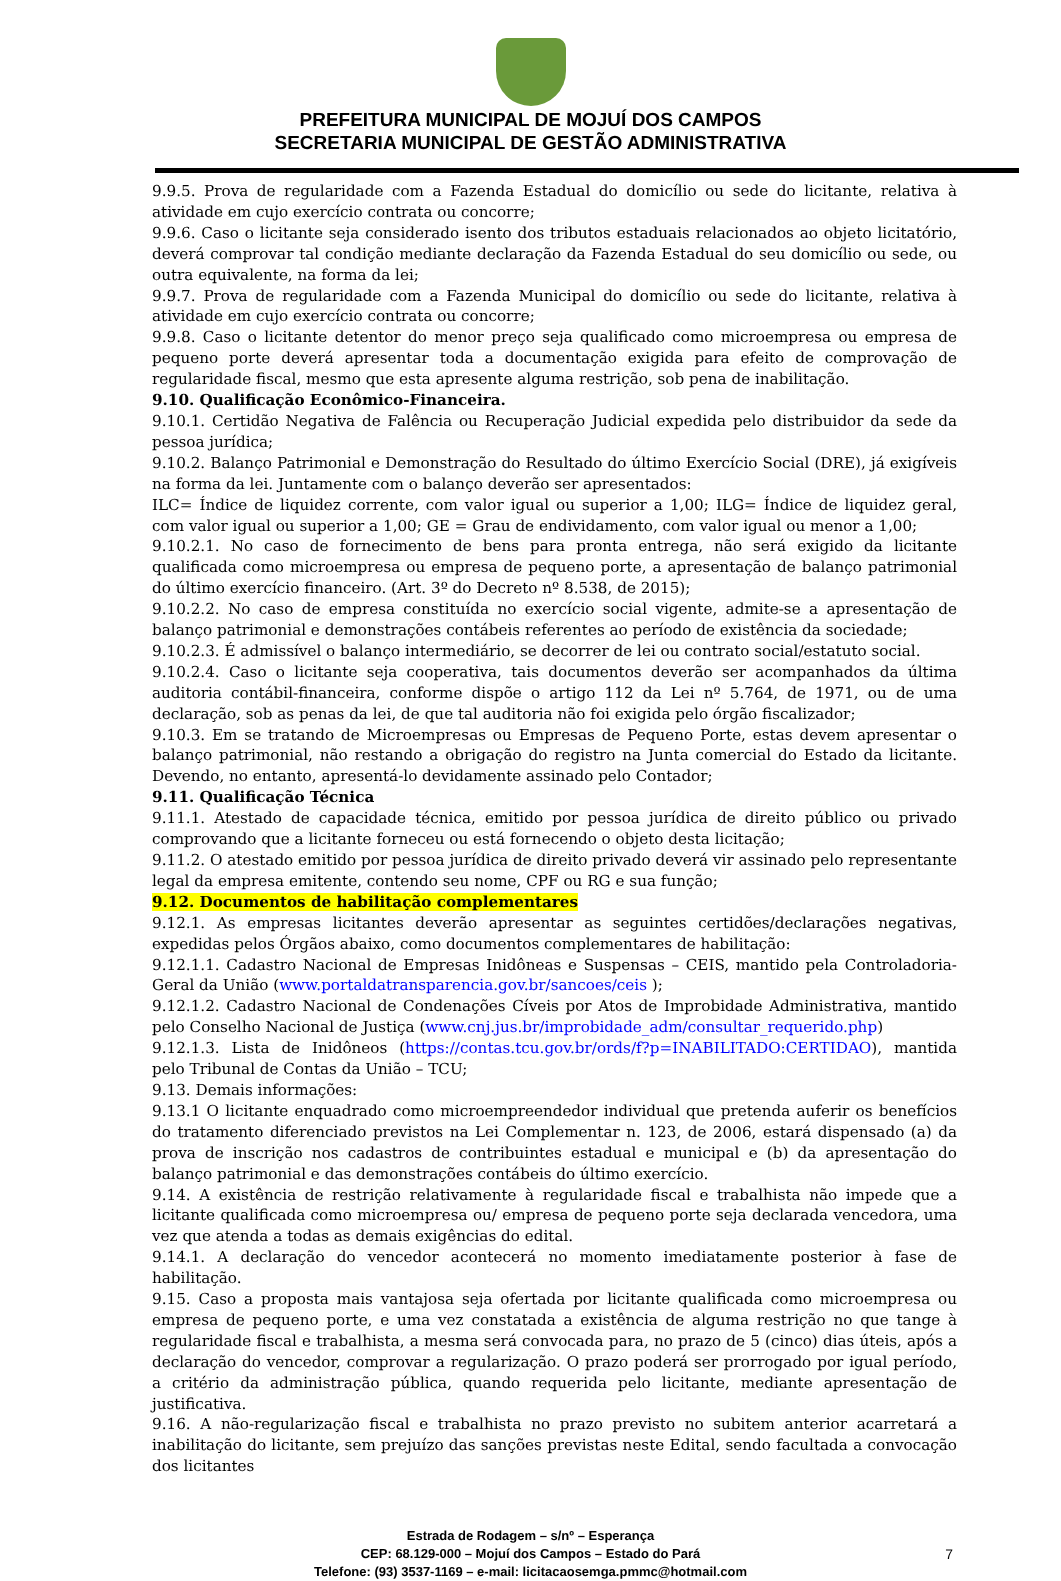PREFEITURA MUNICIPAL DE MOJUÍ DOS CAMPOS
SECRETARIA MUNICIPAL DE GESTÃO ADMINISTRATIVA
9.9.5. Prova de regularidade com a Fazenda Estadual do domicílio ou sede do licitante, relativa à atividade em cujo exercício contrata ou concorre;
9.9.6. Caso o licitante seja considerado isento dos tributos estaduais relacionados ao objeto licitatório, deverá comprovar tal condição mediante declaração da Fazenda Estadual do seu domicílio ou sede, ou outra equivalente, na forma da lei;
9.9.7. Prova de regularidade com a Fazenda Municipal do domicílio ou sede do licitante, relativa à atividade em cujo exercício contrata ou concorre;
9.9.8. Caso o licitante detentor do menor preço seja qualificado como microempresa ou empresa de pequeno porte deverá apresentar toda a documentação exigida para efeito de comprovação de regularidade fiscal, mesmo que esta apresente alguma restrição, sob pena de inabilitação.
9.10. Qualificação Econômico-Financeira.
9.10.1. Certidão Negativa de Falência ou Recuperação Judicial expedida pelo distribuidor da sede da pessoa jurídica;
9.10.2. Balanço Patrimonial e Demonstração do Resultado do último Exercício Social (DRE), já exigíveis na forma da lei. Juntamente com o balanço deverão ser apresentados:
ILC= Índice de liquidez corrente, com valor igual ou superior a 1,00; ILG= Índice de liquidez geral, com valor igual ou superior a 1,00; GE = Grau de endividamento, com valor igual ou menor a 1,00;
9.10.2.1. No caso de fornecimento de bens para pronta entrega, não será exigido da licitante qualificada como microempresa ou empresa de pequeno porte, a apresentação de balanço patrimonial do último exercício financeiro. (Art. 3º do Decreto nº 8.538, de 2015);
9.10.2.2. No caso de empresa constituída no exercício social vigente, admite-se a apresentação de balanço patrimonial e demonstrações contábeis referentes ao período de existência da sociedade;
9.10.2.3. É admissível o balanço intermediário, se decorrer de lei ou contrato social/estatuto social.
9.10.2.4. Caso o licitante seja cooperativa, tais documentos deverão ser acompanhados da última auditoria contábil-financeira, conforme dispõe o artigo 112 da Lei nº 5.764, de 1971, ou de uma declaração, sob as penas da lei, de que tal auditoria não foi exigida pelo órgão fiscalizador;
9.10.3. Em se tratando de Microempresas ou Empresas de Pequeno Porte, estas devem apresentar o balanço patrimonial, não restando a obrigação do registro na Junta comercial do Estado da licitante. Devendo, no entanto, apresentá-lo devidamente assinado pelo Contador;
9.11. Qualificação Técnica
9.11.1. Atestado de capacidade técnica, emitido por pessoa jurídica de direito público ou privado comprovando que a licitante forneceu ou está fornecendo o objeto desta licitação;
9.11.2. O atestado emitido por pessoa jurídica de direito privado deverá vir assinado pelo representante legal da empresa emitente, contendo seu nome, CPF ou RG e sua função;
9.12. Documentos de habilitação complementares
9.12.1. As empresas licitantes deverão apresentar as seguintes certidões/declarações negativas, expedidas pelos Órgãos abaixo, como documentos complementares de habilitação:
9.12.1.1. Cadastro Nacional de Empresas Inidôneas e Suspensas – CEIS, mantido pela Controladoria- Geral da União (www.portaldatransparencia.gov.br/sancoes/ceis );
9.12.1.2. Cadastro Nacional de Condenações Cíveis por Atos de Improbidade Administrativa, mantido pelo Conselho Nacional de Justiça (www.cnj.jus.br/improbidade_adm/consultar_requerido.php)
9.12.1.3. Lista de Inidôneos (https://contas.tcu.gov.br/ords/f?p=INABILITADO:CERTIDAO), mantida pelo Tribunal de Contas da União – TCU;
9.13. Demais informações:
9.13.1 O licitante enquadrado como microempreendedor individual que pretenda auferir os benefícios do tratamento diferenciado previstos na Lei Complementar n. 123, de 2006, estará dispensado (a) da prova de inscrição nos cadastros de contribuintes estadual e municipal e (b) da apresentação do balanço patrimonial e das demonstrações contábeis do último exercício.
9.14. A existência de restrição relativamente à regularidade fiscal e trabalhista não impede que a licitante qualificada como microempresa ou/ empresa de pequeno porte seja declarada vencedora, uma vez que atenda a todas as demais exigências do edital.
9.14.1. A declaração do vencedor acontecerá no momento imediatamente posterior à fase de habilitação.
9.15. Caso a proposta mais vantajosa seja ofertada por licitante qualificada como microempresa ou empresa de pequeno porte, e uma vez constatada a existência de alguma restrição no que tange à regularidade fiscal e trabalhista, a mesma será convocada para, no prazo de 5 (cinco) dias úteis, após a declaração do vencedor, comprovar a regularização. O prazo poderá ser prorrogado por igual período, a critério da administração pública, quando requerida pelo licitante, mediante apresentação de justificativa.
9.16. A não-regularização fiscal e trabalhista no prazo previsto no subitem anterior acarretará a inabilitação do licitante, sem prejuízo das sanções previstas neste Edital, sendo facultada a convocação dos licitantes
Estrada de Rodagem – s/nº – Esperança
CEP: 68.129-000 – Mojuí dos Campos – Estado do Pará
Telefone: (93) 3537-1169 – e-mail: licitacaosemga.pmmc@hotmail.com
7